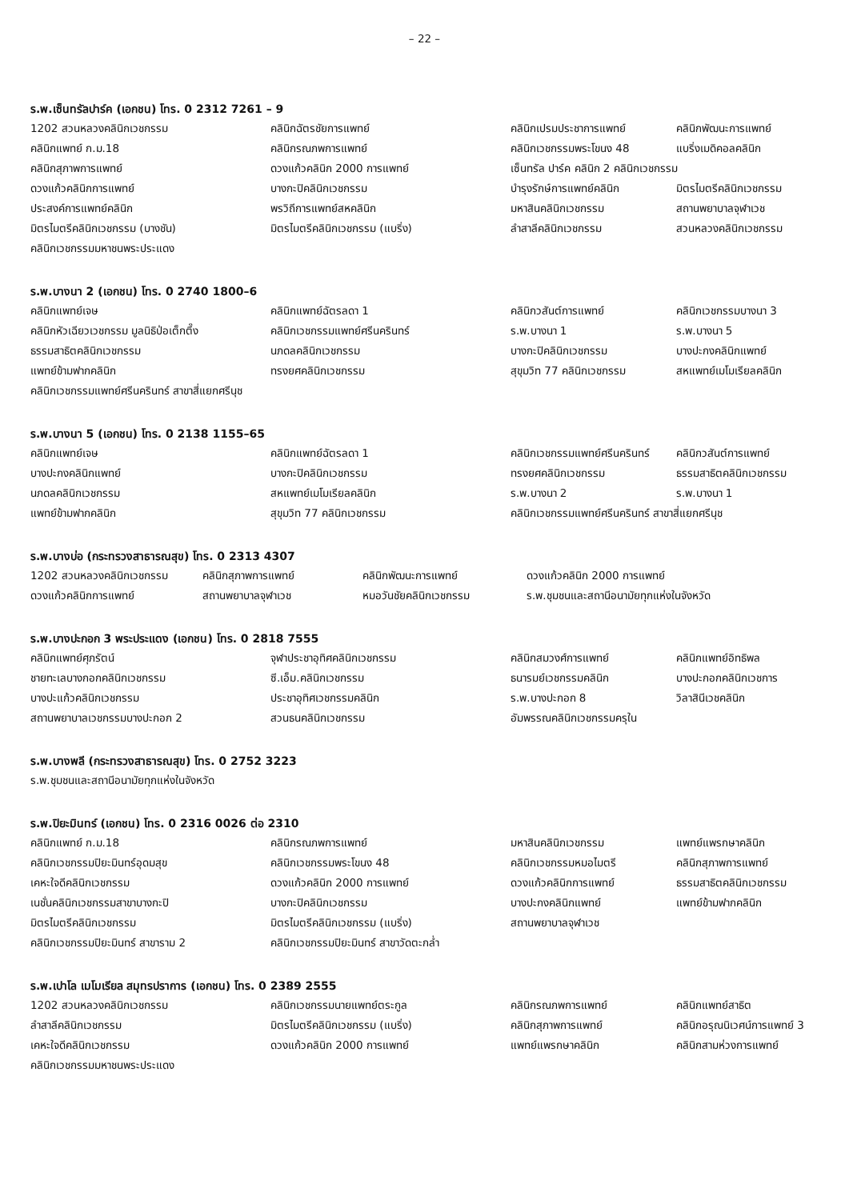– 22 –
ร.พ.เซ็นทรัลปาร์ค (เอกชน) โทร. 0 2312 7261 – 9
| 1202 สวนหลวงคลินิกเวชกรรม | คลินิกฉัตรชัยการแพทย์ | คลินิกเปรมประชาการแพทย์ | คลินิกพัฒนะการแพทย์ |
| คลินิกแพทย์ ก.ม.18 | คลินิกรณภพการแพทย์ | คลินิกเวชกรรมพระโขนง 48 | แบริ่งเมดิคอลคลินิก |
| คลินิกสุภาพการแพทย์ | ดวงแก้วคลินิก 2000 การแพทย์ | เซ็นทรัล ปาร์ค คลินิก 2 คลินิกเวชกรรม | |
| ดวงแก้วคลินิกการแพทย์ | บางกะปิคลินิกเวชกรรม | บำรุงรักษ์การแพทย์คลินิก | มิตรไมตรีคลินิกเวชกรรม |
| ประสงค์การแพทย์คลินิก | พรวิถีการแพทย์สหคลินิก | มหาสินคลินิกเวชกรรม | สถานพยาบาลจุฬาเวช |
| มิตรไมตรีคลินิกเวชกรรม (บางชัน) | มิตรไมตรีคลินิกเวชกรรม (แบริ่ง) | ลำสาลีคลินิกเวชกรรม | สวนหลวงคลินิกเวชกรรม |
| คลินิกเวชกรรมมหาชนพระประแดง | | | |
ร.พ.บางนา 2 (เอกชน) โทร. 0 2740 1800–6
| คลินิกแพทย์เจษ | คลินิกแพทย์ฉัตรลดา 1 | คลินิกวสันต์การแพทย์ | คลินิกเวชกรรมบางนา 3 |
| คลินิกหัวเฉียวเวชกรรม มูลนิธิป่อเต็กตึ๊ง | คลินิกเวชกรรมแพทย์ศรีนครินทร์ | ร.พ.บางนา 1 | ร.พ.บางนา 5 |
| ธรรมสาธิตคลินิกเวชกรรม | นภดลคลินิกเวชกรรม | บางกะปิคลินิกเวชกรรม | บางปะกงคลินิกแพทย์ |
| แพทย์ข้ามฟากคลินิก | ทรงยศคลินิกเวชกรรม | สุขุมวิท 77 คลินิกเวชกรรม | สหแพทย์เมโมเรียลคลินิก |
| คลินิกเวชกรรมแพทย์ศรีนครินทร์ สาขาสี่แยกศรีนุช | | | |
ร.พ.บางนา 5 (เอกชน) โทร. 0 2138 1155–65
| คลินิกแพทย์เจษ | คลินิกแพทย์ฉัตรลดา 1 | คลินิกเวชกรรมแพทย์ศรีนครินทร์ | คลินิกวสันต์การแพทย์ |
| บางปะกงคลินิกแพทย์ | บางกะปิคลินิกเวชกรรม | ทรงยศคลินิกเวชกรรม | ธรรมสาธิตคลินิกเวชกรรม |
| นภดลคลินิกเวชกรรม | สหแพทย์เมโมเรียลคลินิก | ร.พ.บางนา 2 | ร.พ.บางนา 1 |
| แพทย์ข้ามฟากคลินิก | สุขุมวิท 77 คลินิกเวชกรรม | คลินิกเวชกรรมแพทย์ศรีนครินทร์ สาขาสี่แยกศรีนุช | |
ร.พ.บางบ่อ (กระทรวงสาธารณสุข) โทร. 0 2313 4307
| 1202 สวนหลวงคลินิกเวชกรรม | คลินิกสุภาพการแพทย์ | คลินิกพัฒนะการแพทย์ | ดวงแก้วคลินิก 2000 การแพทย์ |
| ดวงแก้วคลินิกการแพทย์ | สถานพยาบาลจุฬาเวช | หมอวันชัยคลินิกเวชกรรม | ร.พ.ชุมชนและสถานีอนามัยทุกแห่งในจังหวัด |
ร.พ.บางปะกอก 3 พระประแดง (เอกชน) โทร. 0 2818 7555
| คลินิกแพทย์ศุภรัตน์ | จุฬาประชาอุทิศคลินิกเวชกรรม | คลินิกสมวงศ์การแพทย์ | คลินิกแพทย์อิทธิพล |
| ชายทะเลบางกอกคลินิกเวชกรรม | ซี.เอ็ม.คลินิกเวชกรรม | ธนารมย์เวชกรรมคลินิก | บางปะกอกคลินิกเวชการ |
| บางปะแก้วคลินิกเวชกรรม | ประชาอุทิศเวชกรรมคลินิก | ร.พ.บางปะกอก 8 | วิลาสินีเวชคลินิก |
| สถานพยาบาลเวชกรรมบางปะกอก 2 | สวนธนคลินิกเวชกรรม | อัมพรรณคลินิกเวชกรรมครุใน | |
ร.พ.บางพลี (กระทรวงสาธารณสุข) โทร. 0 2752 3223
| ร.พ.ชุมชนและสถานีอนามัยทุกแห่งในจังหวัด |
ร.พ.ปิยะมินทร์ (เอกชน) โทร. 0 2316 0026 ต่อ 2310
| คลินิกแพทย์ ก.ม.18 | คลินิกรณภพการแพทย์ | มหาสินคลินิกเวชกรรม | แพทย์แพรกษาคลินิก |
| คลินิกเวชกรรมปิยะมินทร์อุดมสุข | คลินิกเวชกรรมพระโขนง 48 | คลินิกเวชกรรมหมอไมตรี | คลินิกสุภาพการแพทย์ |
| เคหะใจดีคลินิกเวชกรรม | ดวงแก้วคลินิก 2000 การแพทย์ | ดวงแก้วคลินิกการแพทย์ | ธรรมสาธิตคลินิกเวชกรรม |
| เนชั่นคลินิกเวชกรรมสาขาบางกะปิ | บางกะปิคลินิกเวชกรรม | บางปะกงคลินิกแพทย์ | แพทย์ข้ามฟากคลินิก |
| มิตรไมตรีคลินิกเวชกรรม | มิตรไมตรีคลินิกเวชกรรม (แบริ่ง) | สถานพยาบาลจุฬาเวช | |
| คลินิกเวชกรรมปิยะมินทร์ สาขาราม 2 | คลินิกเวชกรรมปิยะมินทร์ สาขาวัดตะกล่ำ | | |
ร.พ.เปาโล เมโมเรียล สมุทรปราการ (เอกชน) โทร. 0 2389 2555
| 1202 สวนหลวงคลินิกเวชกรรม | คลินิกเวชกรรมนายแพทย์ตระกูล | คลินิกรณภพการแพทย์ | คลินิกแพทย์สาธิต |
| ลำสาลีคลินิกเวชกรรม | มิตรไมตรีคลินิกเวชกรรม (แบริ่ง) | คลินิกสุภาพการแพทย์ | คลินิกอรุณนิเวศน์การแพทย์ 3 |
| เคหะใจดีคลินิกเวชกรรม | ดวงแก้วคลินิก 2000 การแพทย์ | แพทย์แพรกษาคลินิก | คลินิกสามห่วงการแพทย์ |
| คลินิกเวชกรรมมหาชนพระประแดง | | | |